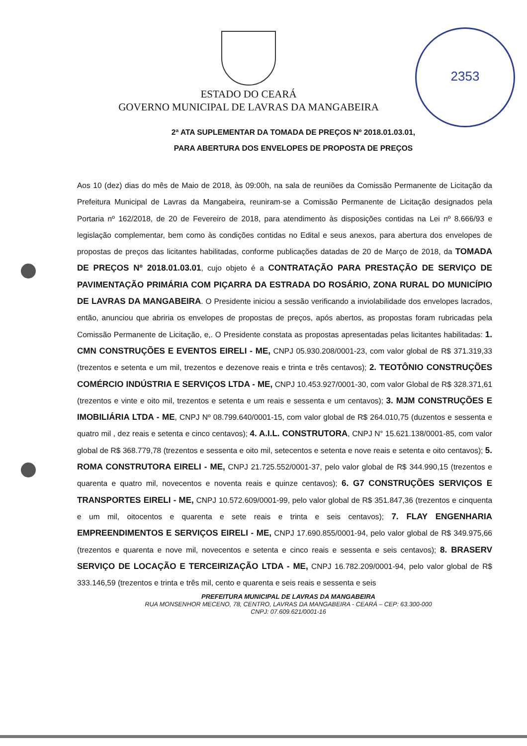2353
ESTADO DO CEARÁ
GOVERNO MUNICIPAL DE LAVRAS DA MANGABEIRA
2ª ATA SUPLEMENTAR DA TOMADA DE PREÇOS Nº 2018.01.03.01,
PARA ABERTURA DOS ENVELOPES DE PROPOSTA DE PREÇOS
Aos 10 (dez) dias do mês de Maio de 2018, às 09:00h, na sala de reuniões da Comissão Permanente de Licitação da Prefeitura Municipal de Lavras da Mangabeira, reuniram-se a Comissão Permanente de Licitação designados pela Portaria nº 162/2018, de 20 de Fevereiro de 2018, para atendimento às disposições contidas na Lei nº 8.666/93 e legislação complementar, bem como às condições contidas no Edital e seus anexos, para abertura dos envelopes de propostas de preços das licitantes habilitadas, conforme publicações datadas de 20 de Março de 2018, da TOMADA DE PREÇOS Nº 2018.01.03.01, cujo objeto é a CONTRATAÇÃO PARA PRESTAÇÃO DE SERVIÇO DE PAVIMENTAÇÃO PRIMÁRIA COM PIÇARRA DA ESTRADA DO ROSÁRIO, ZONA RURAL DO MUNICÍPIO DE LAVRAS DA MANGABEIRA. O Presidente iniciou a sessão verificando a inviolabilidade dos envelopes lacrados, então, anunciou que abriria os envelopes de propostas de preços, após abertos, as propostas foram rubricadas pela Comissão Permanente de Licitação, e,. O Presidente constata as propostas apresentadas pelas licitantes habilitadas: 1. CMN CONSTRUÇÕES E EVENTOS EIRELI - ME, CNPJ 05.930.208/0001-23, com valor global de R$ 371.319,33 (trezentos e setenta e um mil, trezentos e dezenove reais e trinta e três centavos); 2. TEOTÔNIO CONSTRUÇÕES COMÉRCIO INDÚSTRIA E SERVIÇOS LTDA - ME, CNPJ 10.453.927/0001-30, com valor Global de R$ 328.371,61 (trezentos e vinte e oito mil, trezentos e setenta e um reais e sessenta e um centavos); 3. MJM CONSTRUÇÕES E IMOBILIÁRIA LTDA - ME, CNPJ Nº 08.799.640/0001-15, com valor global de R$ 264.010,75 (duzentos e sessenta e quatro mil , dez reais e setenta e cinco centavos); 4. A.I.L. CONSTRUTORA, CNPJ N° 15.621.138/0001-85, com valor global de R$ 368.779,78 (trezentos e sessenta e oito mil, setecentos e setenta e nove reais e setenta e oito centavos); 5. ROMA CONSTRUTORA EIRELI - ME, CNPJ 21.725.552/0001-37, pelo valor global de R$ 344.990,15 (trezentos e quarenta e quatro mil, novecentos e noventa reais e quinze centavos); 6. G7 CONSTRUÇÕES SERVIÇOS E TRANSPORTES EIRELI - ME, CNPJ 10.572.609/0001-99, pelo valor global de R$ 351.847,36 (trezentos e cinquenta e um mil, oitocentos e quarenta e sete reais e trinta e seis centavos); 7. FLAY ENGENHARIA EMPREENDIMENTOS E SERVIÇOS EIRELI - ME, CNPJ 17.690.855/0001-94, pelo valor global de R$ 349.975,66 (trezentos e quarenta e nove mil, novecentos e setenta e cinco reais e sessenta e seis centavos); 8. BRASERV SERVIÇO DE LOCAÇÃO E TERCEIRIZAÇÃO LTDA - ME, CNPJ 16.782.209/0001-94, pelo valor global de R$ 333.146,59 (trezentos e trinta e três mil, cento e quarenta e seis reais e sessenta e seis
PREFEITURA MUNICIPAL DE LAVRAS DA MANGABEIRA
RUA MONSENHOR MECENO, 78, CENTRO, LAVRAS DA MANGABEIRA - CEARÁ – CEP: 63.300-000
CNPJ: 07.609.621/0001-16